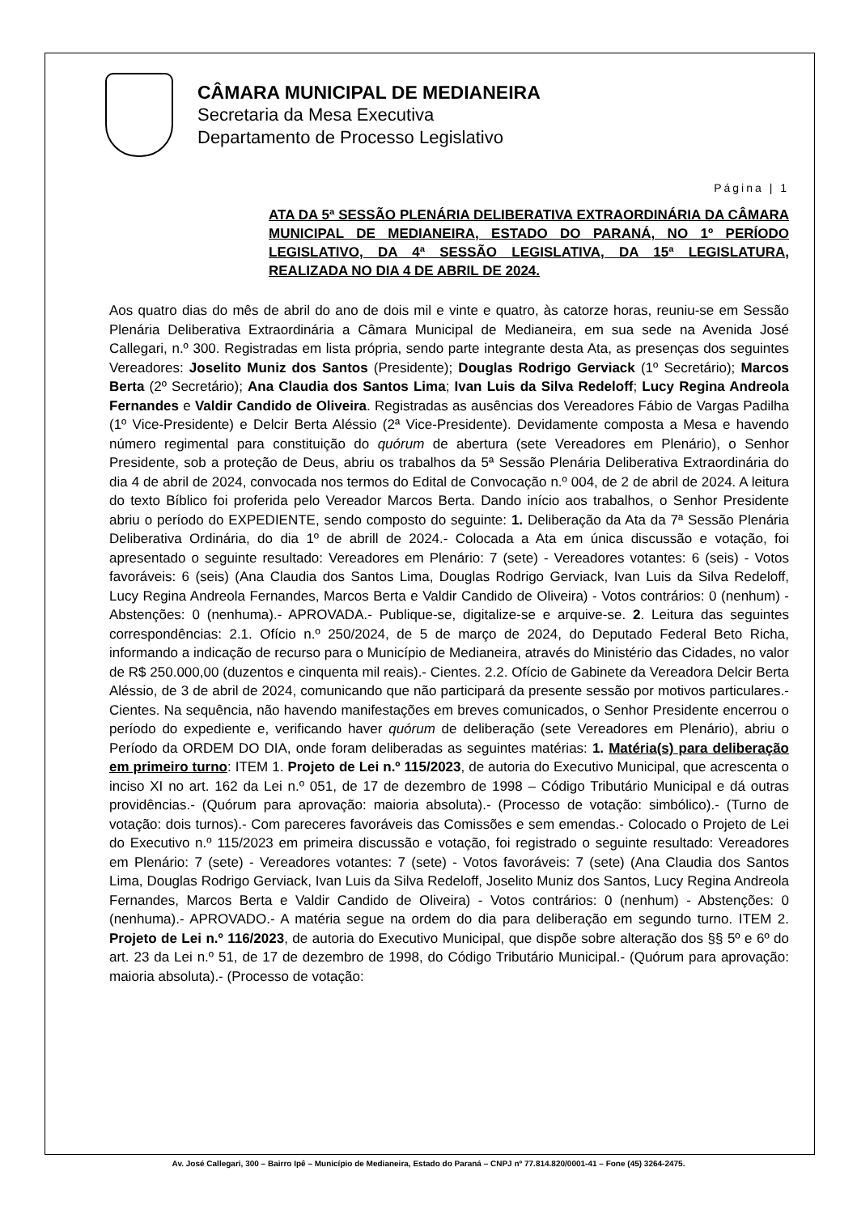CÂMARA MUNICIPAL DE MEDIANEIRA
Secretaria da Mesa Executiva
Departamento de Processo Legislativo
Página | 1
ATA DA 5ª SESSÃO PLENÁRIA DELIBERATIVA EXTRAORDINÁRIA DA CÂMARA MUNICIPAL DE MEDIANEIRA, ESTADO DO PARANÁ, NO 1º PERÍODO LEGISLATIVO, DA 4ª SESSÃO LEGISLATIVA, DA 15ª LEGISLATURA, REALIZADA NO DIA 4 DE ABRIL DE 2024.
Aos quatro dias do mês de abril do ano de dois mil e vinte e quatro, às catorze horas, reuniu-se em Sessão Plenária Deliberativa Extraordinária a Câmara Municipal de Medianeira, em sua sede na Avenida José Callegari, n.º 300. Registradas em lista própria, sendo parte integrante desta Ata, as presenças dos seguintes Vereadores: Joselito Muniz dos Santos (Presidente); Douglas Rodrigo Gerviack (1º Secretário); Marcos Berta (2º Secretário); Ana Claudia dos Santos Lima; Ivan Luis da Silva Redeloff; Lucy Regina Andreola Fernandes e Valdir Candido de Oliveira. Registradas as ausências dos Vereadores Fábio de Vargas Padilha (1º Vice-Presidente) e Delcir Berta Aléssio (2ª Vice-Presidente). Devidamente composta a Mesa e havendo número regimental para constituição do quórum de abertura (sete Vereadores em Plenário), o Senhor Presidente, sob a proteção de Deus, abriu os trabalhos da 5ª Sessão Plenária Deliberativa Extraordinária do dia 4 de abril de 2024, convocada nos termos do Edital de Convocação n.º 004, de 2 de abril de 2024. A leitura do texto Bíblico foi proferida pelo Vereador Marcos Berta. Dando início aos trabalhos, o Senhor Presidente abriu o período do EXPEDIENTE, sendo composto do seguinte: 1. Deliberação da Ata da 7ª Sessão Plenária Deliberativa Ordinária, do dia 1º de abrill de 2024.- Colocada a Ata em única discussão e votação, foi apresentado o seguinte resultado: Vereadores em Plenário: 7 (sete) - Vereadores votantes: 6 (seis) - Votos favoráveis: 6 (seis) (Ana Claudia dos Santos Lima, Douglas Rodrigo Gerviack, Ivan Luis da Silva Redeloff, Lucy Regina Andreola Fernandes, Marcos Berta e Valdir Candido de Oliveira) - Votos contrários: 0 (nenhum) - Abstenções: 0 (nenhuma).- APROVADA.- Publique-se, digitalize-se e arquive-se. 2. Leitura das seguintes correspondências: 2.1. Ofício n.º 250/2024, de 5 de março de 2024, do Deputado Federal Beto Richa, informando a indicação de recurso para o Município de Medianeira, através do Ministério das Cidades, no valor de R$ 250.000,00 (duzentos e cinquenta mil reais).- Cientes. 2.2. Ofício de Gabinete da Vereadora Delcir Berta Aléssio, de 3 de abril de 2024, comunicando que não participará da presente sessão por motivos particulares.- Cientes. Na sequência, não havendo manifestações em breves comunicados, o Senhor Presidente encerrou o período do expediente e, verificando haver quórum de deliberação (sete Vereadores em Plenário), abriu o Período da ORDEM DO DIA, onde foram deliberadas as seguintes matérias: 1. Matéria(s) para deliberação em primeiro turno: ITEM 1. Projeto de Lei n.º 115/2023, de autoria do Executivo Municipal, que acrescenta o inciso XI no art. 162 da Lei n.º 051, de 17 de dezembro de 1998 – Código Tributário Municipal e dá outras providências.- (Quórum para aprovação: maioria absoluta).- (Processo de votação: simbólico).- (Turno de votação: dois turnos).- Com pareceres favoráveis das Comissões e sem emendas.- Colocado o Projeto de Lei do Executivo n.º 115/2023 em primeira discussão e votação, foi registrado o seguinte resultado: Vereadores em Plenário: 7 (sete) - Vereadores votantes: 7 (sete) - Votos favoráveis: 7 (sete) (Ana Claudia dos Santos Lima, Douglas Rodrigo Gerviack, Ivan Luis da Silva Redeloff, Joselito Muniz dos Santos, Lucy Regina Andreola Fernandes, Marcos Berta e Valdir Candido de Oliveira) - Votos contrários: 0 (nenhum) - Abstenções: 0 (nenhuma).- APROVADO.- A matéria segue na ordem do dia para deliberação em segundo turno. ITEM 2. Projeto de Lei n.º 116/2023, de autoria do Executivo Municipal, que dispõe sobre alteração dos §§ 5º e 6º do art. 23 da Lei n.º 51, de 17 de dezembro de 1998, do Código Tributário Municipal.- (Quórum para aprovação: maioria absoluta).- (Processo de votação:
Av. José Callegari, 300 – Bairro Ipê – Município de Medianeira, Estado do Paraná – CNPJ nº 77.814.820/0001-41 – Fone (45) 3264-2475.